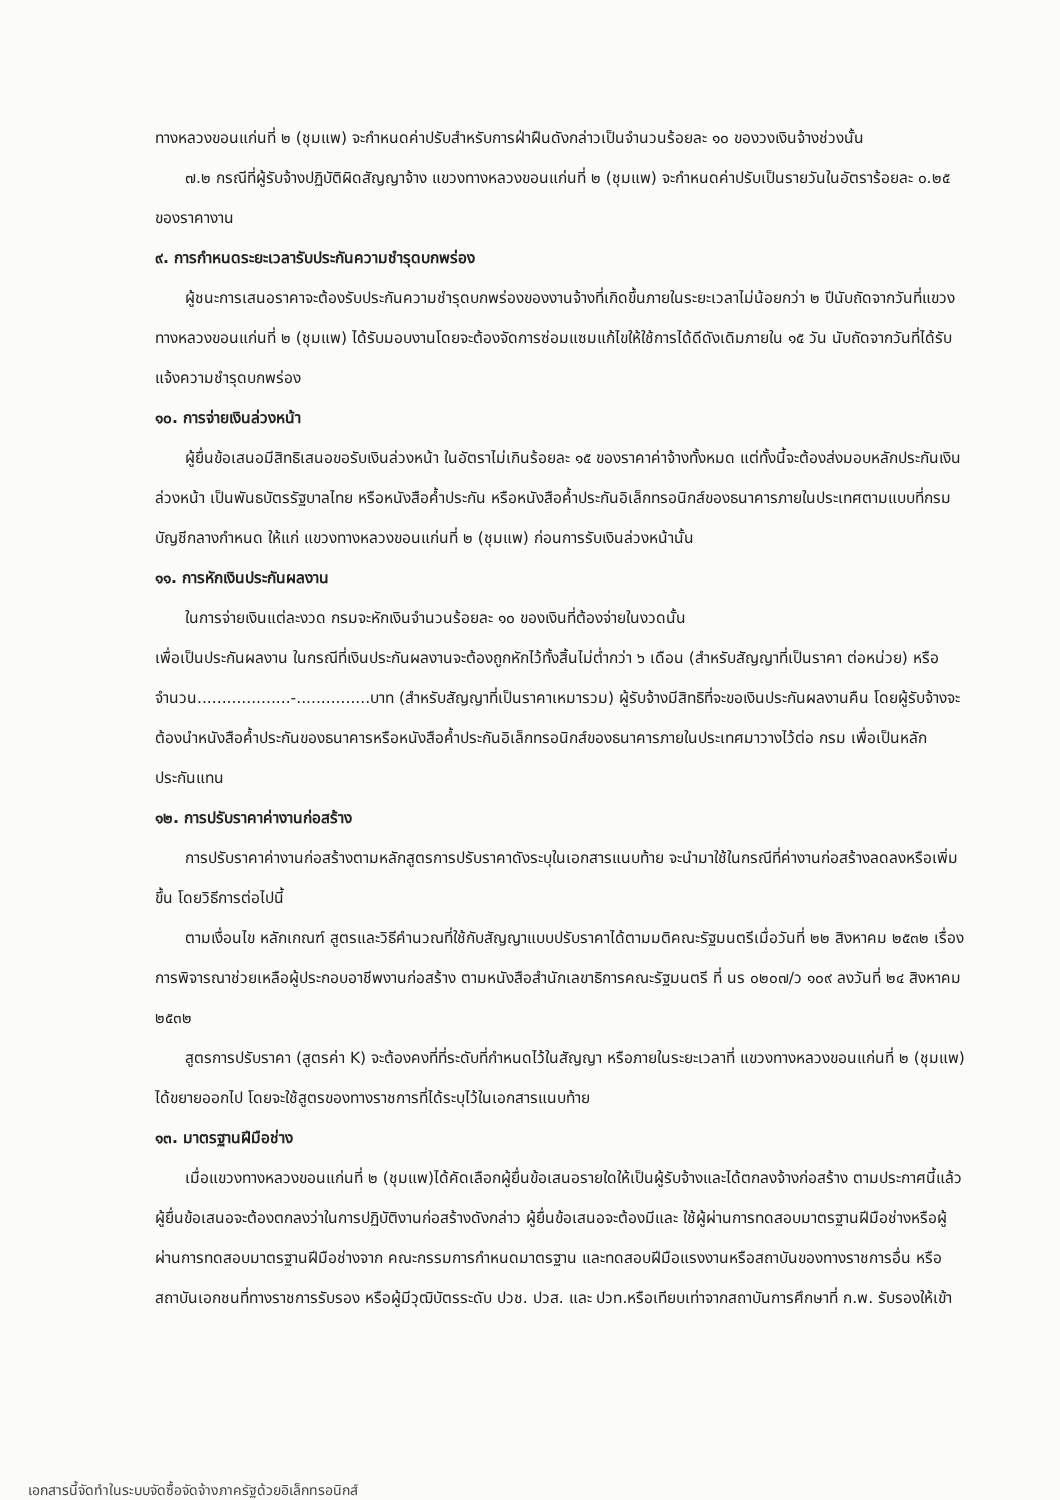ทางหลวงขอนแก่นที่ ๒ (ชุมแพ) จะกำหนดค่าปรับสำหรับการฝ่าฝืนดังกล่าวเป็นจำนวนร้อยละ ๑๐ ของวงเงินจ้างช่วงนั้น
๗.๒ กรณีที่ผู้รับจ้างปฏิบัติผิดสัญญาจ้าง แขวงทางหลวงขอนแก่นที่ ๒ (ชุมแพ) จะกำหนดค่าปรับเป็นรายวันในอัตราร้อยละ ๐.๒๕ ของราคางาน
๙. การกำหนดระยะเวลารับประกันความชำรุดบกพร่อง
ผู้ชนะการเสนอราคาจะต้องรับประกันความชำรุดบกพร่องของงานจ้างที่เกิดขึ้นภายในระยะเวลาไม่น้อยกว่า ๒ ปีนับถัดจากวันที่แขวงทางหลวงขอนแก่นที่ ๒ (ชุมแพ) ได้รับมอบงานโดยจะต้องจัดการซ่อมแซมแก้ไขให้ใช้การได้ดีดังเดิมภายใน ๑๕ วัน นับถัดจากวันที่ได้รับแจ้งความชำรุดบกพร่อง
๑๐. การจ่ายเงินล่วงหน้า
ผู้ยื่นข้อเสนอมีสิทธิเสนอขอรับเงินล่วงหน้า ในอัตราไม่เกินร้อยละ ๑๕ ของราคาค่าจ้างทั้งหมด แต่ทั้งนี้จะต้องส่งมอบหลักประกันเงินล่วงหน้า เป็นพันธบัตรรัฐบาลไทย หรือหนังสือค้ำประกัน หรือหนังสือค้ำประกันอิเล็กทรอนิกส์ของธนาคารภายในประเทศตามแบบที่กรมบัญชีกลางกำหนด ให้แก่ แขวงทางหลวงขอนแก่นที่ ๒ (ชุมแพ) ก่อนการรับเงินล่วงหน้านั้น
๑๑. การหักเงินประกันผลงาน
ในการจ่ายเงินแต่ละงวด กรมจะหักเงินจำนวนร้อยละ ๑๐ ของเงินที่ต้องจ่ายในงวดนั้น
เพื่อเป็นประกันผลงาน ในกรณีที่เงินประกันผลงานจะต้องถูกหักไว้ทั้งสิ้นไม่ต่ำกว่า ๖ เดือน (สำหรับสัญญาที่เป็นราคา ต่อหน่วย) หรือ จำนวน...................-...............บาท (สำหรับสัญญาที่เป็นราคาเหมารวม) ผู้รับจ้างมีสิทธิที่จะขอเงินประกันผลงานคืน โดยผู้รับจ้างจะต้องนำหนังสือค้ำประกันของธนาคารหรือหนังสือค้ำประกันอิเล็กทรอนิกส์ของธนาคารภายในประเทศมาวางไว้ต่อ กรม เพื่อเป็นหลักประกันแทน
๑๒. การปรับราคาค่างานก่อสร้าง
การปรับราคาค่างานก่อสร้างตามหลักสูตรการปรับราคาดังระบุในเอกสารแนบท้าย จะนำมาใช้ในกรณีที่ค่างานก่อสร้างลดลงหรือเพิ่มขึ้น โดยวิธีการต่อไปนี้
ตามเงื่อนไข หลักเกณฑ์ สูตรและวิธีคำนวณที่ใช้กับสัญญาแบบปรับราคาได้ตามมติคณะรัฐมนตรีเมื่อวันที่ ๒๒ สิงหาคม ๒๕๓๒ เรื่อง การพิจารณาช่วยเหลือผู้ประกอบอาชีพงานก่อสร้าง ตามหนังสือสำนักเลขาธิการคณะรัฐมนตรี ที่ นร ๐๒๐๗/ว ๑๐๙ ลงวันที่ ๒๔ สิงหาคม ๒๕๓๒
สูตรการปรับราคา (สูตรค่า K) จะต้องคงที่ที่ระดับที่กำหนดไว้ในสัญญา หรือภายในระยะเวลาที่ แขวงทางหลวงขอนแก่นที่ ๒ (ชุมแพ) ได้ขยายออกไป โดยจะใช้สูตรของทางราชการที่ได้ระบุไว้ในเอกสารแนบท้าย
๑๓. มาตรฐานฝีมือช่าง
เมื่อแขวงทางหลวงขอนแก่นที่ ๒ (ชุมแพ)ได้คัดเลือกผู้ยื่นข้อเสนอรายใดให้เป็นผู้รับจ้างและได้ตกลงจ้างก่อสร้าง ตามประกาศนี้แล้วผู้ยื่นข้อเสนอจะต้องตกลงว่าในการปฏิบัติงานก่อสร้างดังกล่าว ผู้ยื่นข้อเสนอจะต้องมีและ ใช้ผู้ผ่านการทดสอบมาตรฐานฝีมือช่างหรือผู้ผ่านการทดสอบมาตรฐานฝีมือช่างจาก คณะกรรมการกำหนดมาตรฐาน และทดสอบฝีมือแรงงานหรือสถาบันของทางราชการอื่น หรือสถาบันเอกชนที่ทางราชการรับรอง หรือผู้มีวุฒิบัตรระดับ ปวช. ปวส. และ ปวท.หรือเทียบเท่าจากสถาบันการศึกษาที่ ก.พ. รับรองให้เข้า
เอกสารนี้จัดทำในระบบจัดซื้อจัดจ้างภาครัฐด้วยอิเล็กทรอนิกส์